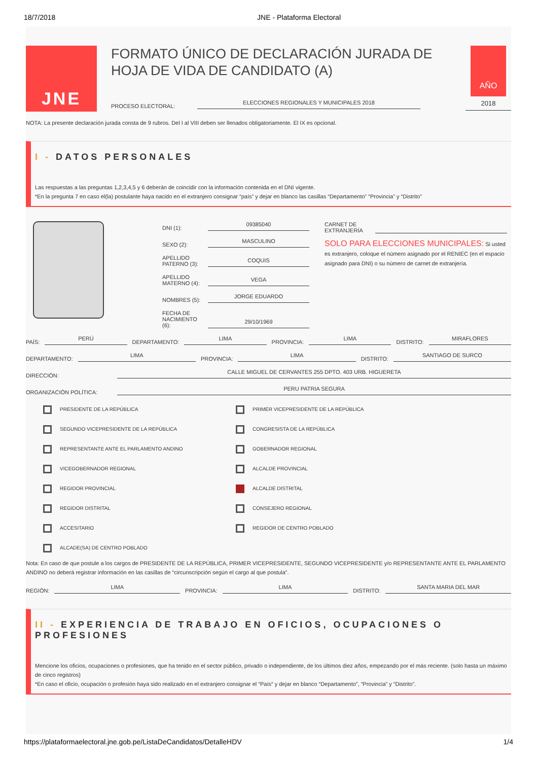18/7/2018 JNE - Plataforma Electoral
JNE
FORMATO ÚNICO DE DECLARACIÓN JURADA DE HOJA DE VIDA DE CANDIDATO (A)
PROCESO ELECTORAL:
ELECCIONES REGIONALES Y MUNICIPALES 2018
AÑO
2018
NOTA: La presente declaración jurada consta de 9 rubros. Del I al VIII deben ser llenados obligatoriamente. El IX es opcional.
I - DATOS PERSONALES
Las respuestas a las preguntas 1,2,3,4,5 y 6 deberán de coincidir con la información contenida en el DNI vigente.
*En la pregunta 7 en caso el(la) postulante haya nacido en el extranjero consignar “país” y dejar en blanco las casillas “Departamento” “Provincia” y “Distrito”
DNI (1):
09385040
SEXO (2):
MASCULINO
APELLIDO PATERNO (3):
COQUIS
APELLIDO MATERNO (4):
VEGA
NOMBRES (5):
JORGE EDUARDO
FECHA DE NACIMIENTO (6):
29/10/1969
CARNET DE EXTRANJERÍA
SOLO PARA ELECCIONES MUNICIPALES: Si usted es extranjero, coloque el número asignado por el RENIEC (en el espacio asignado para DNI) o su número de carnet de extranjería.
PAÍS:
PERÚ
DEPARTAMENTO:
LIMA
PROVINCIA:
LIMA
DISTRITO:
MIRAFLORES
DEPARTAMENTO:
LIMA
PROVINCIA:
LIMA
DISTRITO:
SANTIAGO DE SURCO
DIRECCIÓN:
CALLE MIGUEL DE CERVANTES 255 DPTO. 403 URB. HIGUERETA
ORGANIZACIÓN POLÍTICA:
PERU PATRIA SEGURA
PRESIDENTE DE LA REPÚBLICA
PRIMER VICEPRESIDENTE DE LA REPÚBLICA
SEGUNDO VICEPRESIDENTE DE LA REPÚBLICA
CONGRESISTA DE LA REPÚBLICA
REPRESENTANTE ANTE EL PARLAMENTO ANDINO
GOBERNADOR REGIONAL
VICEGOBERNADOR REGIONAL
ALCALDE PROVINCIAL
REGIDOR PROVINCIAL
ALCALDE DISTRITAL
REGIDOR DISTRITAL
CONSEJERO REGIONAL
ACCESITARIO
REGIDOR DE CENTRO POBLADO
ALCADE(SA) DE CENTRO POBLADO
Nota: En caso de que postule a los cargos de PRESIDENTE DE LA REPÚBLICA, PRIMER VICEPRESIDENTE, SEGUNDO VICEPRESIDENTE y/o REPRESENTANTE ANTE EL PARLAMENTO ANDINO no deberá registrar información en las casillas de “circunscripción según el cargo al que postula”.
REGIÓN:
LIMA
PROVINCIA:
LIMA
DISTRITO:
SANTA MARIA DEL MAR
II - EXPERIENCIA DE TRABAJO EN OFICIOS, OCUPACIONES O PROFESIONES
Mencione los oficios, ocupaciones o profesiones, que ha tenido en el sector público, privado o independiente, de los últimos diez años, empezando por el más reciente. (solo hasta un máximo de cinco registros)
*En caso el oficio, ocupación o profesión haya sido realizado en el extranjero consignar el “País“ y dejar en blanco “Departamento”, “Provincia” y “Distrito”.
https://plataformaelectoral.jne.gob.pe/ListaDeCandidatos/DetalleHDV 1/4